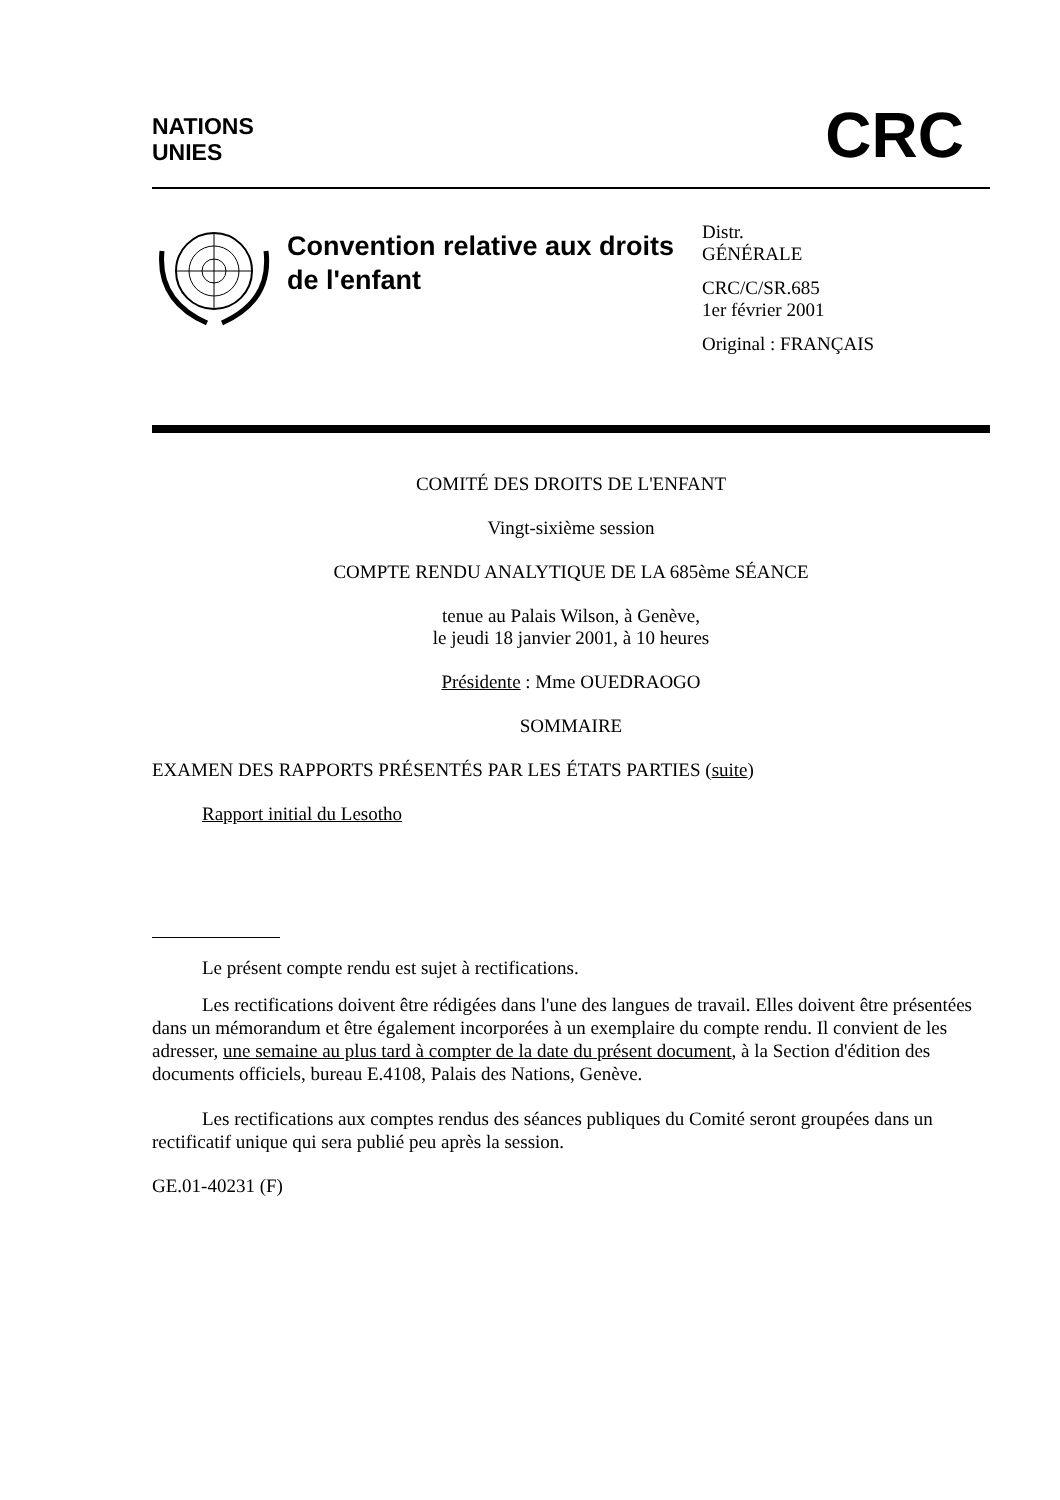NATIONS
UNIES
CRC
Convention relative aux droits de l'enfant
Distr.
GÉNÉRALE
CRC/C/SR.685
1er février 2001
Original : FRANÇAIS
COMITÉ DES DROITS DE L'ENFANT
Vingt-sixième session
COMPTE RENDU ANALYTIQUE DE LA 685ème SÉANCE
tenue au Palais Wilson, à Genève,
le jeudi 18 janvier 2001, à 10 heures
Présidente : Mme OUEDRAOGO
SOMMAIRE
EXAMEN DES RAPPORTS PRÉSENTÉS PAR LES ÉTATS PARTIES (suite)
Rapport initial du Lesotho
Le présent compte rendu est sujet à rectifications.
Les rectifications doivent être rédigées dans l'une des langues de travail. Elles doivent être présentées dans un mémorandum et être également incorporées à un exemplaire du compte rendu. Il convient de les adresser, une semaine au plus tard à compter de la date du présent document, à la Section d'édition des documents officiels, bureau E.4108, Palais des Nations, Genève.
Les rectifications aux comptes rendus des séances publiques du Comité seront groupées dans un rectificatif unique qui sera publié peu après la session.
GE.01-40231 (F)